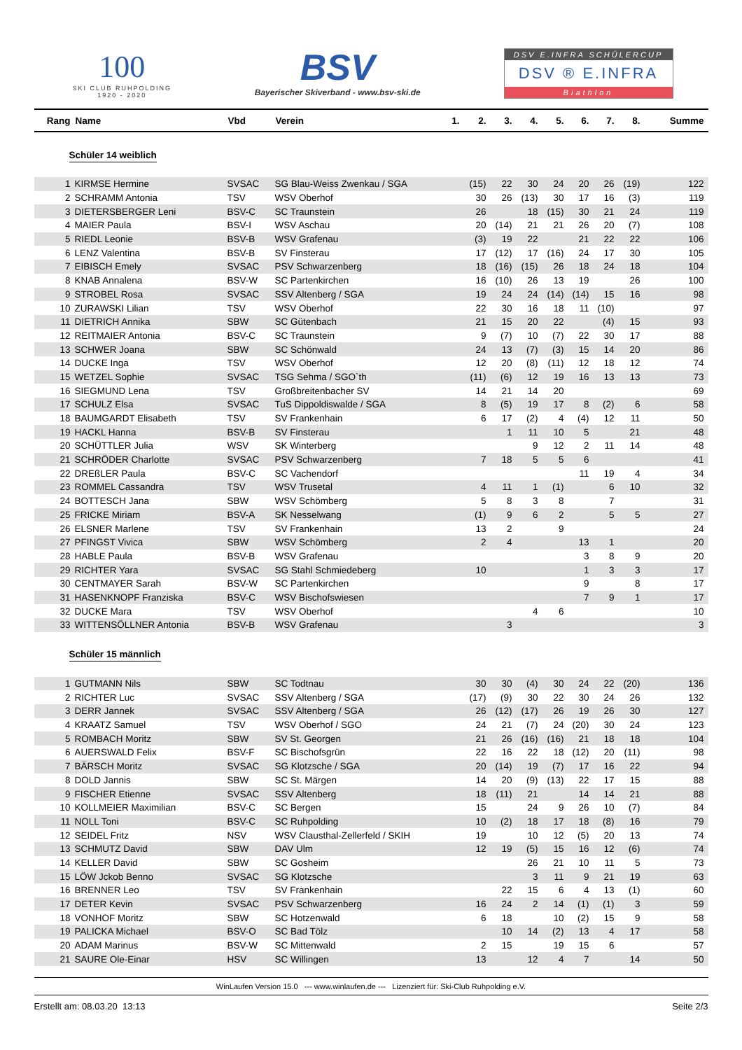100
SKI CLUB RUHPOLDING
1920 - 2020
BSV
Bayerischer Skiverband - www.bsv-ski.de
DSV E.INFRA SCHÜLERCUP
DSV ® E.INFRA
Biathlon
| Rang | Name | Vbd | Verein | 1. | 2. | 3. | 4. | 5. | 6. | 7. | 8. | Summe |
| --- | --- | --- | --- | --- | --- | --- | --- | --- | --- | --- | --- | --- |
| Schüler 14 weiblich | | | | | | | | | | | | |
| 1 | KIRMSE Hermine | SVSAC | SG Blau-Weiss Zwenkau / SGA | | (15) | 22 | 30 | 24 | 20 | 26 | (19) | 122 |
| 2 | SCHRAMM Antonia | TSV | WSV Oberhof | | 30 | 26 | (13) | 30 | 17 | 16 | (3) | 119 |
| 3 | DIETERSBERGER Leni | BSV-C | SC Traunstein | | 26 | | 18 | (15) | 30 | 21 | 24 | 119 |
| 4 | MAIER Paula | BSV-I | WSV Aschau | | 20 | (14) | 21 | 21 | 26 | 20 | (7) | 108 |
| 5 | RIEDL Leonie | BSV-B | WSV Grafenau | | (3) | 19 | 22 | | 21 | 22 | 22 | 106 |
| 6 | LENZ Valentina | BSV-B | SV Finsterau | | 17 | (12) | 17 | (16) | 24 | 17 | 30 | 105 |
| 7 | EIBISCH Emely | SVSAC | PSV Schwarzenberg | | 18 | (16) | (15) | 26 | 18 | 24 | 18 | 104 |
| 8 | KNAB Annalena | BSV-W | SC Partenkirchen | | 16 | (10) | 26 | 13 | 19 | | 26 | 100 |
| 9 | STROBEL Rosa | SVSAC | SSV Altenberg / SGA | | 19 | 24 | 24 | (14) | (14) | 15 | 16 | 98 |
| 10 | ZURAWSKI Lilian | TSV | WSV Oberhof | | 22 | 30 | 16 | 18 | 11 | (10) | | 97 |
| 11 | DIETRICH Annika | SBW | SC Gütenbach | | 21 | 15 | 20 | 22 | | (4) | 15 | 93 |
| 12 | REITMAIER Antonia | BSV-C | SC Traunstein | | 9 | (7) | 10 | (7) | 22 | 30 | 17 | 88 |
| 13 | SCHWER Joana | SBW | SC Schönwald | | 24 | 13 | (7) | (3) | 15 | 14 | 20 | 86 |
| 14 | DUCKE Inga | TSV | WSV Oberhof | | 12 | 20 | (8) | (11) | 12 | 18 | 12 | 74 |
| 15 | WETZEL Sophie | SVSAC | TSG Sehma / SGO`th | | (11) | (6) | 12 | 19 | 16 | 13 | 13 | 73 |
| 16 | SIEGMUND Lena | TSV | Großbreitenbacher SV | | 14 | 21 | 14 | 20 | | | | 69 |
| 17 | SCHULZ Elsa | SVSAC | TuS Dippoldiswalde / SGA | | 8 | (5) | 19 | 17 | 8 | (2) | 6 | 58 |
| 18 | BAUMGARDT Elisabeth | TSV | SV Frankenhain | | 6 | 17 | (2) | 4 | (4) | 12 | 11 | 50 |
| 19 | HACKL Hanna | BSV-B | SV Finsterau | | | 1 | 11 | 10 | 5 | | 21 | 48 |
| 20 | SCHÜTTLER Julia | WSV | SK Winterberg | | | | 9 | 12 | 2 | 11 | 14 | 48 |
| 21 | SCHRÖDER Charlotte | SVSAC | PSV Schwarzenberg | | 7 | 18 | 5 | 5 | 6 | | | 41 |
| 22 | DREßLER Paula | BSV-C | SC Vachendorf | | | | | | 11 | 19 | 4 | 34 |
| 23 | ROMMEL Cassandra | TSV | WSV Trusetal | | 4 | 11 | 1 | (1) | | 6 | 10 | 32 |
| 24 | BOTTESCH Jana | SBW | WSV Schömberg | | 5 | 8 | 3 | 8 | | 7 | | 31 |
| 25 | FRICKE Miriam | BSV-A | SK Nesselwang | | (1) | 9 | 6 | 2 | | 5 | 5 | 27 |
| 26 | ELSNER Marlene | TSV | SV Frankenhain | | 13 | 2 | | 9 | | | | 24 |
| 27 | PFINGST Vivica | SBW | WSV Schömberg | | 2 | 4 | | | 13 | 1 | | 20 |
| 28 | HABLE Paula | BSV-B | WSV Grafenau | | | | | | 3 | 8 | 9 | 20 |
| 29 | RICHTER Yara | SVSAC | SG Stahl Schmiedeberg | | 10 | | | | 1 | 3 | 3 | 17 |
| 30 | CENTMAYER Sarah | BSV-W | SC Partenkirchen | | | | | | 9 | | 8 | 17 |
| 31 | HASENKNOPF Franziska | BSV-C | WSV Bischofswiesen | | | | | | 7 | 9 | 1 | 17 |
| 32 | DUCKE Mara | TSV | WSV Oberhof | | | | 4 | 6 | | | | 10 |
| 33 | WITTENSÖLLNER Antonia | BSV-B | WSV Grafenau | | | 3 | | | | | | 3 |
| Schüler 15 männlich | | | | | | | | | | | | |
| 1 | GUTMANN Nils | SBW | SC Todtnau | | 30 | 30 | (4) | 30 | 24 | 22 | (20) | 136 |
| 2 | RICHTER Luc | SVSAC | SSV Altenberg / SGA | | (17) | (9) | 30 | 22 | 30 | 24 | 26 | 132 |
| 3 | DERR Jannek | SVSAC | SSV Altenberg / SGA | | 26 | (12) | (17) | 26 | 19 | 26 | 30 | 127 |
| 4 | KRAATZ Samuel | TSV | WSV Oberhof / SGO | | 24 | 21 | (7) | 24 | (20) | 30 | 24 | 123 |
| 5 | ROMBACH Moritz | SBW | SV St. Georgen | | 21 | 26 | (16) | (16) | 21 | 18 | 18 | 104 |
| 6 | AUERSWALD Felix | BSV-F | SC Bischofsgrün | | 22 | 16 | 22 | 18 | (12) | 20 | (11) | 98 |
| 7 | BÄRSCH Moritz | SVSAC | SG Klotzsche / SGA | | 20 | (14) | 19 | (7) | 17 | 16 | 22 | 94 |
| 8 | DOLD Jannis | SBW | SC St. Märgen | | 14 | 20 | (9) | (13) | 22 | 17 | 15 | 88 |
| 9 | FISCHER Etienne | SVSAC | SSV Altenberg | | 18 | (11) | 21 | | 14 | 14 | 21 | 88 |
| 10 | KOLLMEIER Maximilian | BSV-C | SC Bergen | | 15 | | 24 | 9 | 26 | 10 | (7) | 84 |
| 11 | NOLL Toni | BSV-C | SC Ruhpolding | | 10 | (2) | 18 | 17 | 18 | (8) | 16 | 79 |
| 12 | SEIDEL Fritz | NSV | WSV Clausthal-Zellerfeld / SKIH | | 19 | | 10 | 12 | (5) | 20 | 13 | 74 |
| 13 | SCHMUTZ David | SBW | DAV Ulm | | 12 | 19 | (5) | 15 | 16 | 12 | (6) | 74 |
| 14 | KELLER David | SBW | SC Gosheim | | | | 26 | 21 | 10 | 11 | 5 | 73 |
| 15 | LÖW Jckob Benno | SVSAC | SG Klotzsche | | | | 3 | 11 | 9 | 21 | 19 | 63 |
| 16 | BRENNER Leo | TSV | SV Frankenhain | | | 22 | 15 | 6 | 4 | 13 | (1) | 60 |
| 17 | DETER Kevin | SVSAC | PSV Schwarzenberg | | 16 | 24 | 2 | 14 | (1) | (1) | 3 | 59 |
| 18 | VONHOF Moritz | SBW | SC Hotzenwald | | 6 | 18 | | 10 | (2) | 15 | 9 | 58 |
| 19 | PALICKA Michael | BSV-O | SC Bad Tölz | | | 10 | 14 | (2) | 13 | 4 | 17 | 58 |
| 20 | ADAM Marinus | BSV-W | SC Mittenwald | | 2 | 15 | | 19 | 15 | 6 | | 57 |
| 21 | SAURE Ole-Einar | HSV | SC Willingen | | 13 | | 12 | 4 | 7 | | 14 | 50 |
WinLaufen Version 15.0 --- www.winlaufen.de --- Lizenziert für: Ski-Club Ruhpolding e.V.
Erstellt am: 08.03.20 13:13 Seite 2/3